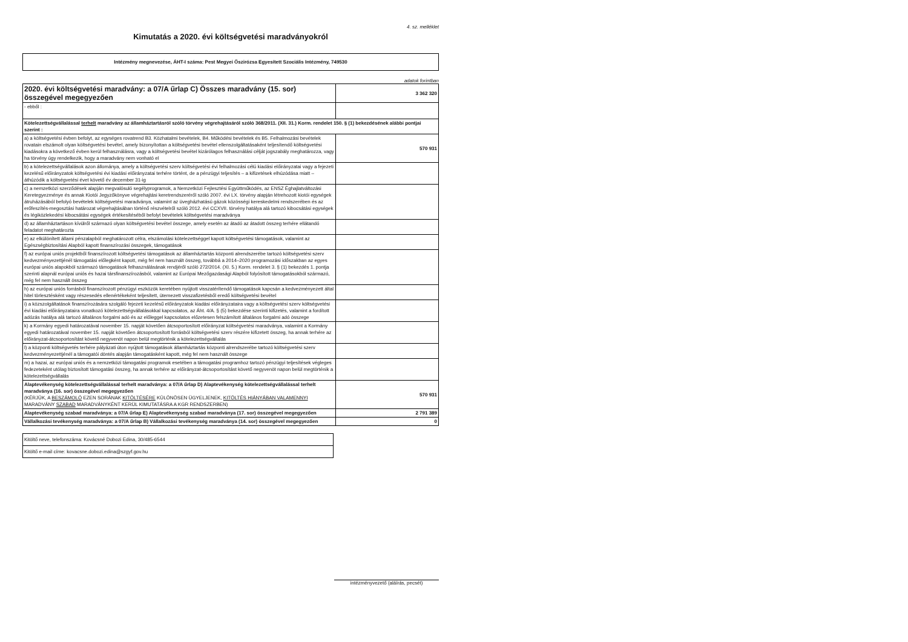4. sz. melléklet
Kimutatás a 2020. évi költségvetési maradványokról
Intézmény megnevezése, ÁHT-I száma: Pest Megyei Őszirózsa Egyesített Szociális Intézmény, 749530
adatok forintban
| 2020. évi költségvetési maradvány: a 07/A űrlap C) Összes maradvány (15. sor) összegével megegyezően | 3 362 320 |
| - ebből : | |
| Kötelezettségvállalással terhelt maradvány az államháztartásról szóló törvény végrehajtásáról szóló 368/2011. (XII. 31.) Korm. rendelet 150. § (1) bekezdésének alábbi pontjai szerint : | |
| a) a költségvetési évben befolyt, az egységes rovatrend B3. Közhatalmi bevételek, B4. Működési bevételek és B5. Felhalmozási bevételek rovatain elszámolt olyan költségvetési bevétel, amely bizonyítottan a költségvetési bevétel ellenszolgáltatásaként teljesítendő költségvetési kiadásokra a következő évben kerül felhasználásra, vagy a költségvetési bevétel kizárólagos felhasználási célját jogszabály meghatározza, vagy ha törvény úgy rendelkezik, hogy a maradvány nem vonható el | 570 931 |
| b) a kötelezettségvállalások azon állománya, amely a költségvetési szerv költségvetési évi felhalmozási célú kiadási előirányzatai vagy a fejezeti kezelésű előirányzatok költségvetési évi kiadási előirányzatai terhére történt, de a pénzügyi teljesítés – a kifizetések elhúzódása miatt – áthúzódik a költségvetési évet követő év december 31-ig | |
| c) a nemzetközi szerződések alapján megvalósuló segélyprogramok, a Nemzetközi Fejlesztési Együttműködés, az ENSZ Éghajlatváltozási Keretegyezménye és annak Kiotói Jegyzőkönyve végrehajtási keretrendszeréről szóló 2007. évi LX. törvény alapján létrehozott kiotói egységek átruházásából befolyó bevételek költségvetési maradványa, valamint az üvegházhatású gázok közösségi kereskedelmi rendszerében és az erőfeszítés-megosztási határozat végrehajtásában történő részvételről szóló 2012. évi CCXVII. törvény hatálya alá tartozó kibocsátási egységek és légiközlekedési kibocsátási egységek értékesítéséből befolyt bevételek költségvetési maradványa | |
| d) az államháztartáson kívülről származó olyan költségvetési bevétel összege, amely esetén az átadó az átadott összeg terhére ellátandó feladatot meghatározta | |
| e) az elkülönített állami pénzalapból meghatározott célra, elszámolási kötelezettséggel kapott költségvetési támogatások, valamint az Egészségbiztosítási Alapból kapott finanszírozási összegek, támogatások | |
| f) az európai uniós projektből finanszírozott költségvetési támogatások az államháztartás központi alrendszerébe tartozó költségvetési szerv kedvezményezettjénél támogatási előlegként kapott, még fel nem használt összeg, továbbá a 2014–2020 programozási időszakban az egyes európai uniós alapokból származó támogatások felhasználásának rendjéről szóló 272/2014. (XI. 5.) Korm. rendelet 3. § (1) bekezdés 1. pontja szerinti alapnál európai uniós és hazai társfinanszírozásból, valamint az Európai Mezőgazdasági Alapból folyósított támogatásokból származó, még fel nem használt összeg | |
| h) az európai uniós forrásból finanszírozott pénzügyi eszközök keretében nyújtott visszatérítendő támogatások kapcsán a kedvezményezett által hitel törlesztésként vagy részesedés ellenértékeként teljesített, ütemezett visszafizetésből eredő költségvetési bevétel | |
| i) a közszolgáltatások finanszírozására szolgáló fejezeti kezelésű előirányzatok kiadási előirányzataira vagy a költségvetési szerv költségvetési évi kiadási előirányzataira vonatkozó kötelezettségvállalásokkal kapcsolatos, az Áht. 4/A. § (5) bekezdése szerinti kifizetés, valamint a fordított adózás hatálya alá tartozó általános forgalmi adó és az előleggel kapcsolatos előzetesen felszámított általános forgalmi adó összege | |
| k) a Kormány egyedi határozatával november 15. napját követően átcsoportosított előirányzat költségvetési maradványa, valamint a Kormány egyedi határozatával november 15. napját követően átcsoportosított forrásból költségvetési szerv részére kifizetett összeg, ha annak terhére az előirányzat-átcsoportosítást követő negyvenöt napon belül megtörténik a kötelezettségvállalás | |
| l) a központi költségvetés terhére pályázati úton nyújtott támogatások államháztartás központi alrendszerébe tartozó költségvetési szerv kedvezményezettjénél a támogatói döntés alapján támogatásként kapott, még fel nem használt összege | |
| m) a hazai, az európai uniós és a nemzetközi támogatási programok esetében a támogatási programhoz tartozó pénzügyi teljesítések végleges fedezeteként utólag biztosított támogatási összeg, ha annak terhére az előirányzat-átcsoportosítást követő negyvenöt napon belül megtörténik a kötelezettségvállalás | |
| Alaptevékenység kötelezettségvállalással terhelt maradványa: a 07/A űrlap D) Alaptevékenység kötelezettségvállalással terhelt maradványa (16. sor) összegével megegyezően (KÉRJÜK, A BESZÁMOLÓ EZEN SORÁNAK KITÖLTÉSÉRE KÜLÖNÖSEN ÜGYELJENEK, KITÖLTÉS HIÁNYÁBAN VALAMENNYI MARADVÁNY SZABAD MARADVÁNYKÉNT KERÜL KIMUTATÁSRA A KGR RENDSZERBEN) | 570 931 |
| Alaptevékenység szabad maradványa: a 07/A űrlap E) Alaptevékenység szabad maradványa (17. sor) összegével megegyezően | 2 791 389 |
| Vállalkozási tevékenység maradványa: a 07/A űrlap B) Vállalkozási tevékenység maradványa (14. sor) összegével megegyezően | 0 |
| Kitöltő neve, telefonszáma: Kovácsné Dobozi Edina, 30/485-6544 |
| Kitöltő e-mail címe: kovacsne.dobozi.edina@szgyf.gov.hu |
intézményvezető (aláírás, pecsét)